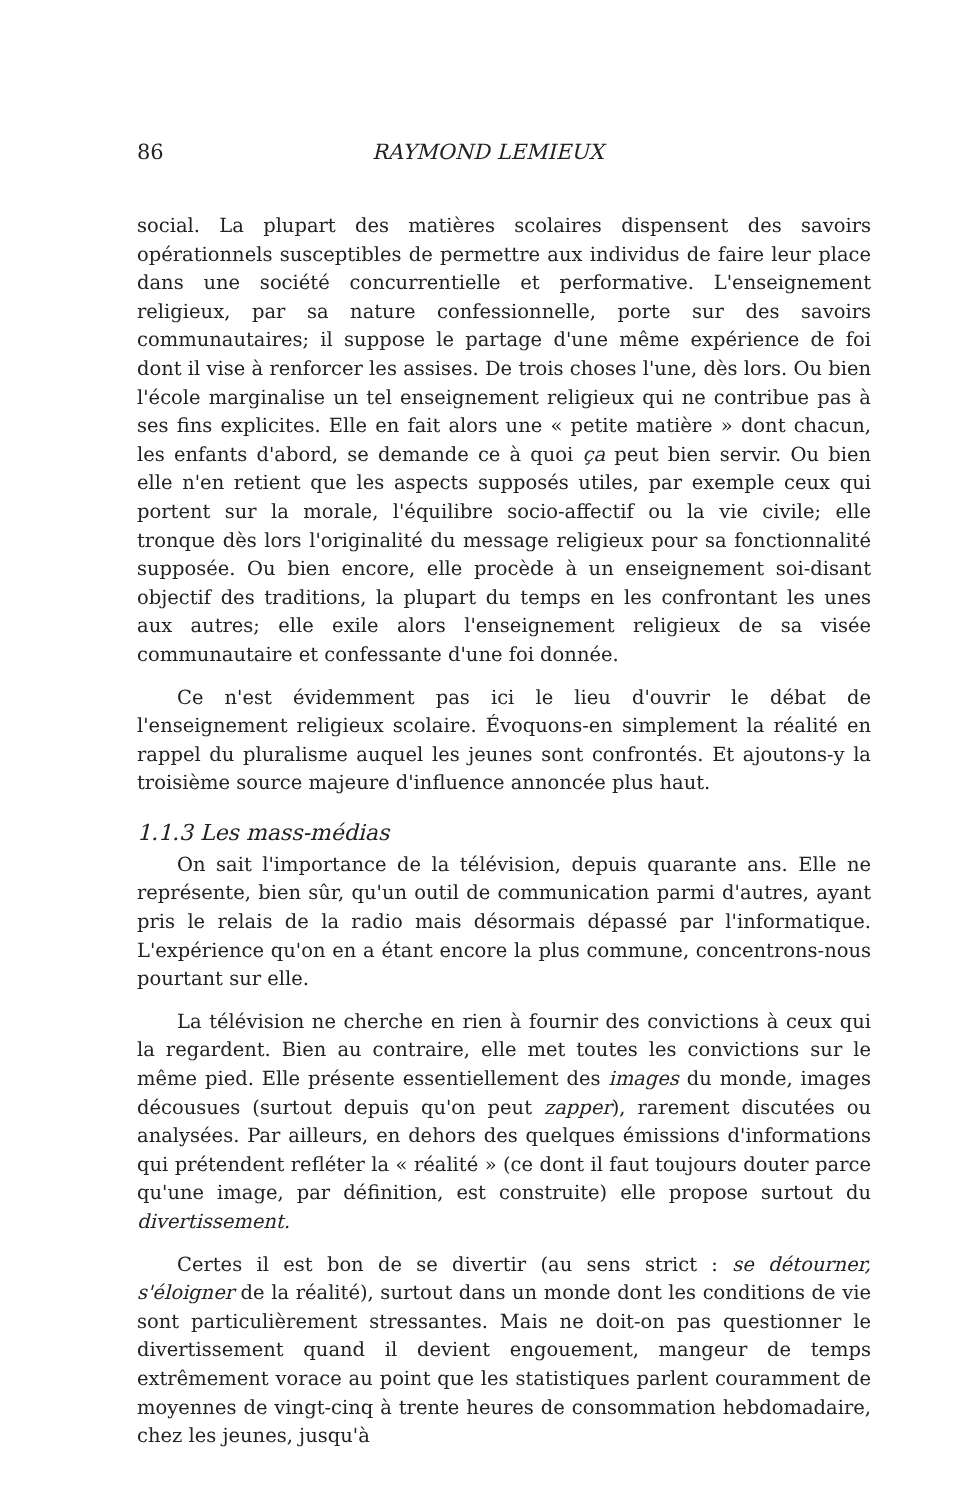86 RAYMOND LEMIEUX
social. La plupart des matières scolaires dispensent des savoirs opérationnels susceptibles de permettre aux individus de faire leur place dans une société concurrentielle et performative. L'enseignement religieux, par sa nature confessionnelle, porte sur des savoirs communautaires; il suppose le partage d'une même expérience de foi dont il vise à renforcer les assises. De trois choses l'une, dès lors. Ou bien l'école marginalise un tel enseignement religieux qui ne contribue pas à ses fins explicites. Elle en fait alors une « petite matière » dont chacun, les enfants d'abord, se demande ce à quoi ça peut bien servir. Ou bien elle n'en retient que les aspects supposés utiles, par exemple ceux qui portent sur la morale, l'équilibre socio-affectif ou la vie civile; elle tronque dès lors l'originalité du message religieux pour sa fonctionnalité supposée. Ou bien encore, elle procède à un enseignement soi-disant objectif des traditions, la plupart du temps en les confrontant les unes aux autres; elle exile alors l'enseignement religieux de sa visée communautaire et confessante d'une foi donnée.
Ce n'est évidemment pas ici le lieu d'ouvrir le débat de l'enseignement religieux scolaire. Évoquons-en simplement la réalité en rappel du pluralisme auquel les jeunes sont confrontés. Et ajoutons-y la troisième source majeure d'influence annoncée plus haut.
1.1.3 Les mass-médias
On sait l'importance de la télévision, depuis quarante ans. Elle ne représente, bien sûr, qu'un outil de communication parmi d'autres, ayant pris le relais de la radio mais désormais dépassé par l'informatique. L'expérience qu'on en a étant encore la plus commune, concentrons-nous pourtant sur elle.
La télévision ne cherche en rien à fournir des convictions à ceux qui la regardent. Bien au contraire, elle met toutes les convictions sur le même pied. Elle présente essentiellement des images du monde, images décousues (surtout depuis qu'on peut zapper), rarement discutées ou analysées. Par ailleurs, en dehors des quelques émissions d'informations qui prétendent refléter la « réalité » (ce dont il faut toujours douter parce qu'une image, par définition, est construite) elle propose surtout du divertissement.
Certes il est bon de se divertir (au sens strict : se détourner, s'éloigner de la réalité), surtout dans un monde dont les conditions de vie sont particulièrement stressantes. Mais ne doit-on pas questionner le divertissement quand il devient engouement, mangeur de temps extrêmement vorace au point que les statistiques parlent couramment de moyennes de vingt-cinq à trente heures de consommation hebdomadaire, chez les jeunes, jusqu'à